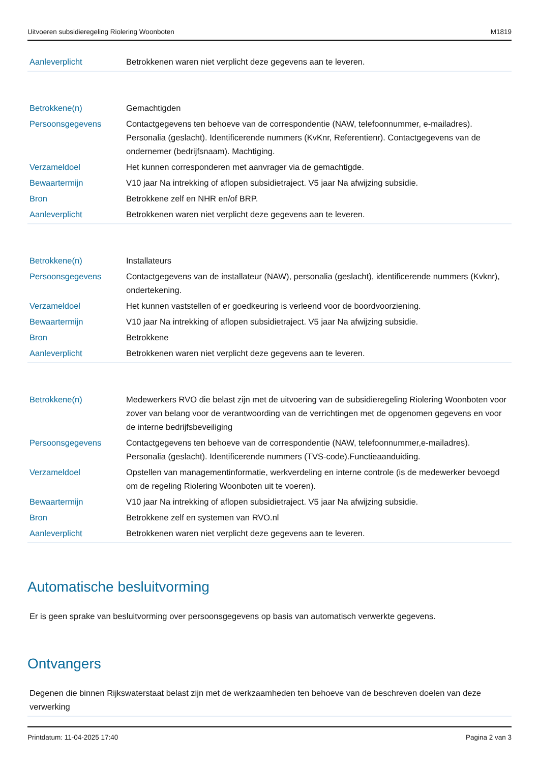Uitvoeren subsidieregeling Riolering Woonboten M1819
| Aanleverplicht | Betrokkenen waren niet verplicht deze gegevens aan te leveren. |
| Betrokkene(n) | Gemachtigden |
| Persoonsgegevens | Contactgegevens ten behoeve van de correspondentie (NAW, telefoonnummer, e-mailadres). Personalia (geslacht). Identificerende nummers (KvKnr, Referentienr). Contactgegevens van de ondernemer (bedrijfsnaam). Machtiging. |
| Verzameldoel | Het kunnen corresponderen met aanvrager via de gemachtigde. |
| Bewaartermijn | V10 jaar Na intrekking of aflopen subsidietraject. V5 jaar Na afwijzing subsidie. |
| Bron | Betrokkene zelf en NHR en/of BRP. |
| Aanleverplicht | Betrokkenen waren niet verplicht deze gegevens aan te leveren. |
| Betrokkene(n) | Installateurs |
| Persoonsgegevens | Contactgegevens van de installateur (NAW), personalia (geslacht), identificerende nummers (Kvknr), ondertekening. |
| Verzameldoel | Het kunnen vaststellen of er goedkeuring is verleend voor de boordvoorziening. |
| Bewaartermijn | V10 jaar Na intrekking of aflopen subsidietraject. V5 jaar Na afwijzing subsidie. |
| Bron | Betrokkene |
| Aanleverplicht | Betrokkenen waren niet verplicht deze gegevens aan te leveren. |
| Betrokkene(n) | Medewerkers RVO die belast zijn met de uitvoering van de subsidieregeling Riolering Woonboten voor zover van belang voor de verantwoording van de verrichtingen met de opgenomen gegevens en voor de interne bedrijfsbeveiliging |
| Persoonsgegevens | Contactgegevens ten behoeve van de correspondentie (NAW, telefoonnummer,e-mailadres). Personalia (geslacht). Identificerende nummers (TVS-code).Functieaanduiding. |
| Verzameldoel | Opstellen van managementinformatie, werkverdeling en interne controle (is de medewerker bevoegd om de regeling Riolering Woonboten uit te voeren). |
| Bewaartermijn | V10 jaar Na intrekking of aflopen subsidietraject. V5 jaar Na afwijzing subsidie. |
| Bron | Betrokkene zelf en systemen van RVO.nl |
| Aanleverplicht | Betrokkenen waren niet verplicht deze gegevens aan te leveren. |
Automatische besluitvorming
Er is geen sprake van besluitvorming over persoonsgegevens op basis van automatisch verwerkte gegevens.
Ontvangers
Degenen die binnen Rijkswaterstaat belast zijn met de werkzaamheden ten behoeve van de beschreven doelen van deze verwerking
Printdatum: 11-04-2025 17:40 Pagina 2 van 3